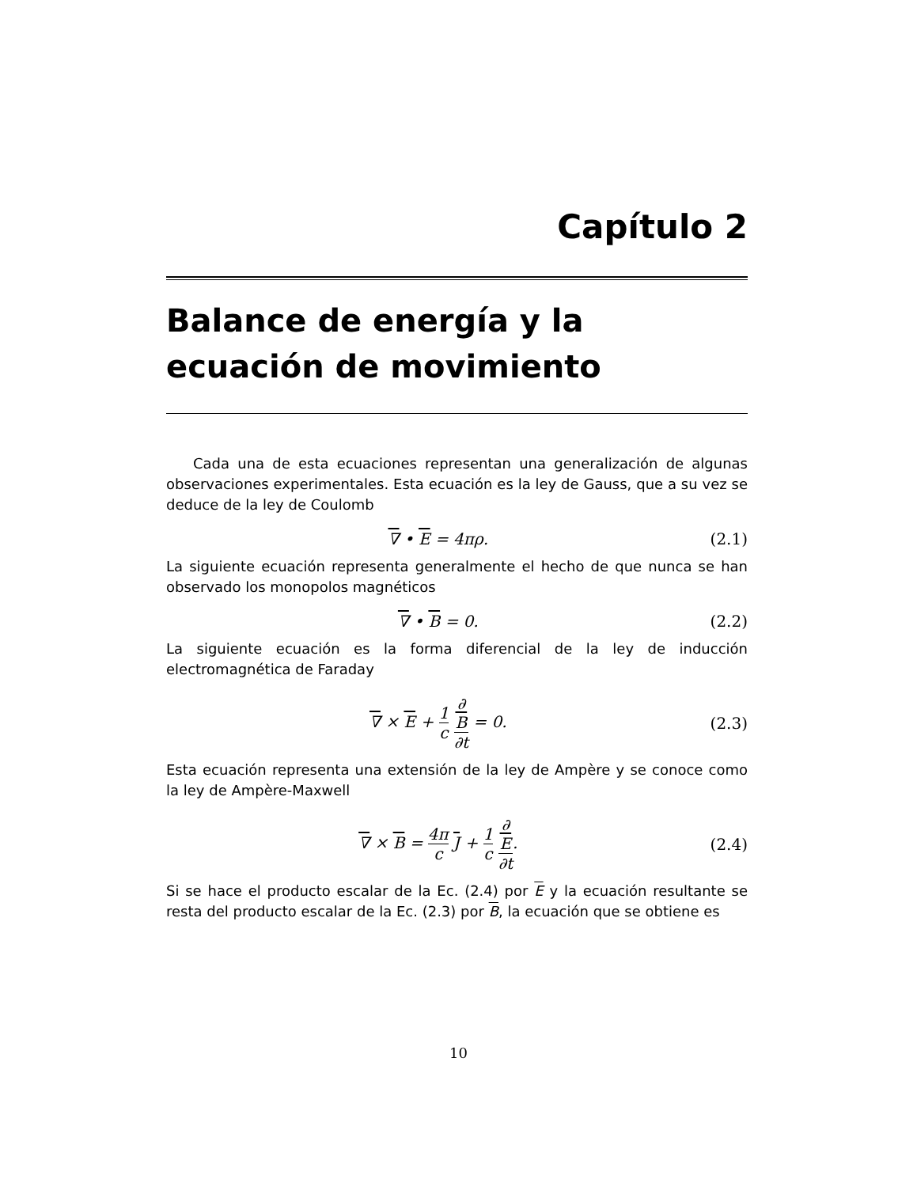Capítulo 2
Balance de energía y la ecuación de movimiento
Cada una de esta ecuaciones representan una generalización de algunas observaciones experimentales. Esta ecuación es la ley de Gauss, que a su vez se deduce de la ley de Coulomb
∇ • E = 4πρ. (2.1)
La siguiente ecuación representa generalmente el hecho de que nunca se han observado los monopolos magnéticos
∇ • B = 0. (2.2)
La siguiente ecuación es la forma diferencial de la ley de inducción electromagnética de Faraday
∇ × E + 1 c ∂
B ∂t = 0. (2.3)
Esta ecuación representa una extensión de la ley de Ampère y se conoce como la ley de Ampère-Maxwell
∇ × B = 4π c J + 1 c ∂
E ∂t. (2.4)
Si se hace el producto escalar de la Ec. (2.4) por E y la ecuación resultante se resta del producto escalar de la Ec. (2.3) por B, la ecuación que se obtiene es
10